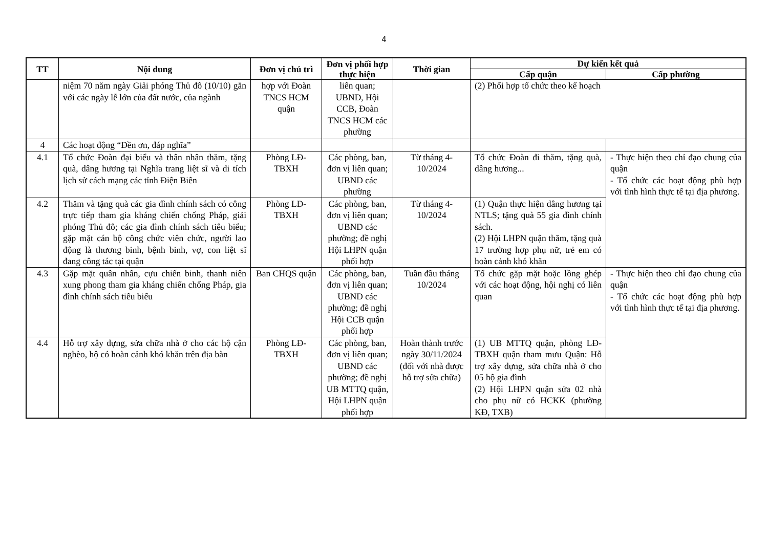4
| TT | Nội dung | Đơn vị chủ trì | Đơn vị phối hợp thực hiện | Thời gian | Dự kiến kết quả | |
| --- | --- | --- | --- | --- | --- | --- |
| | | | | | Cấp quận | Cấp phường |
| | niệm 70 năm ngày Giải phóng Thủ đô (10/10) gắn với các ngày lễ lớn của đất nước, của ngành | hợp với Đoàn TNCS HCM quận | liên quan; UBND, Hội CCB, Đoàn TNCS HCM các phường | | (2) Phối hợp tổ chức theo kế hoạch | |
| 4 | Các hoạt động “Đền ơn, đáp nghĩa” | | | | | |
| 4.1 | Tổ chức Đoàn đại biểu và thân nhân thăm, tặng quà, dâng hương tại Nghĩa trang liệt sĩ và di tích lịch sử cách mạng các tỉnh Điện Biên | Phòng LĐ-TBXH | Các phòng, ban, đơn vị liên quan; UBND các phường | Từ tháng 4-10/2024 | Tổ chức Đoàn đi thăm, tặng quà, dâng hương... | - Thực hiện theo chỉ đạo chung của quận - Tổ chức các hoạt động phù hợp với tình hình thực tế tại địa phương. |
| 4.2 | Thăm và tặng quà các gia đình chính sách có công trực tiếp tham gia kháng chiến chống Pháp, giải phóng Thủ đô; các gia đình chính sách tiêu biểu; gặp mặt cán bộ công chức viên chức, người lao động là thương binh, bệnh binh, vợ, con liệt sĩ đang công tác tại quận | Phòng LĐ-TBXH | Các phòng, ban, đơn vị liên quan; UBND các phường; đề nghị Hội LHPN quận phối hợp | Từ tháng 4-10/2024 | (1) Quận thực hiện dâng hương tại NTLS; tặng quà 55 gia đình chính sách. (2) Hội LHPN quận thăm, tặng quà 17 trường hợp phụ nữ, trẻ em có hoàn cảnh khó khăn | |
| 4.3 | Gặp mặt quân nhân, cựu chiến binh, thanh niên xung phong tham gia kháng chiến chống Pháp, gia đình chính sách tiêu biểu | Ban CHQS quận | Các phòng, ban, đơn vị liên quan; UBND các phường; đề nghị Hội CCB quận phối hợp | Tuần đầu tháng 10/2024 | Tổ chức gặp mặt hoặc lồng ghép với các hoạt động, hội nghị có liên quan | - Thực hiện theo chỉ đạo chung của quận - Tổ chức các hoạt động phù hợp với tình hình thực tế tại địa phương. |
| 4.4 | Hỗ trợ xây dựng, sửa chữa nhà ở cho các hộ cận nghèo, hộ có hoàn cảnh khó khăn trên địa bàn | Phòng LĐ-TBXH | Các phòng, ban, đơn vị liên quan; UBND các phường; đề nghị UB MTTQ quận, Hội LHPN quận phối hợp | Hoàn thành trước ngày 30/11/2024 (đối với nhà được hỗ trợ sửa chữa) | (1) UB MTTQ quận, phòng LĐ-TBXH quận tham mưu Quận: Hỗ trợ xây dựng, sửa chữa nhà ở cho 05 hộ gia đình (2) Hội LHPN quận sửa 02 nhà cho phụ nữ có HCKK (phường KĐ, TXB) | |